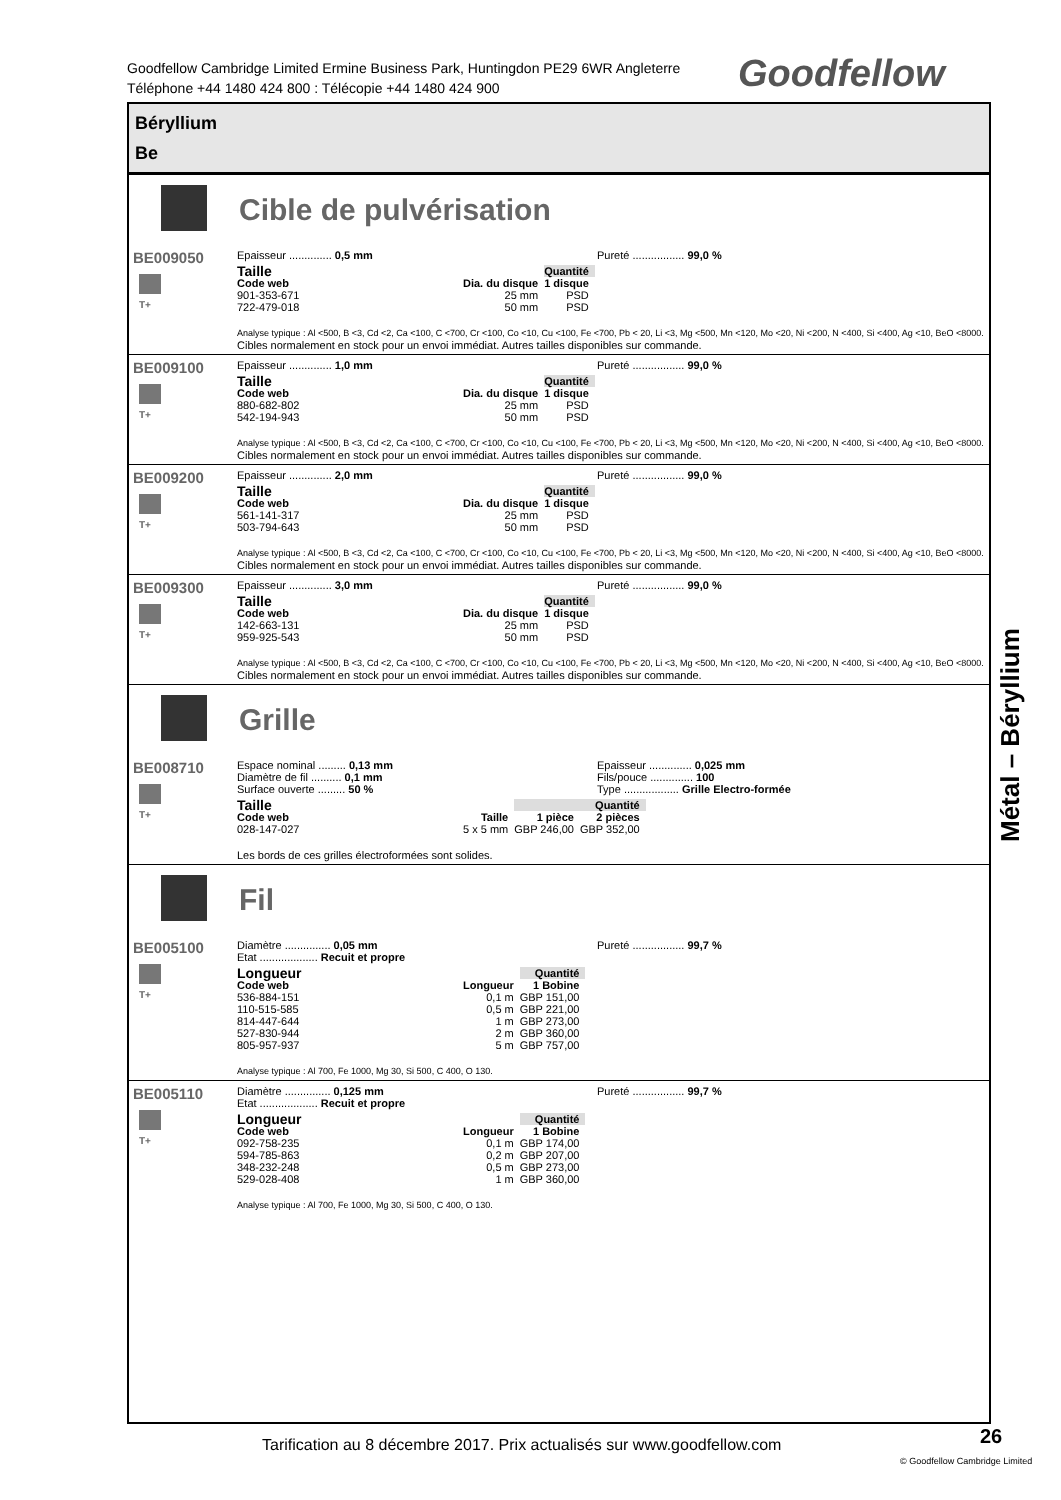Goodfellow Cambridge Limited Ermine Business Park, Huntingdon PE29 6WR Angleterre
Téléphone +44 1480 424 800 : Télécopie +44 1480 424 900
Goodfellow
Béryllium
Be
Cible de pulvérisation
BE009050
T+
Epaisseur .............. 0,5 mm Pureté ................. 99,0 %
| Taille | | Quantité |
| --- | --- | --- |
| Code web | Dia. du disque | 1 disque |
| 901-353-671 | 25 mm | PSD |
| 722-479-018 | 50 mm | PSD |
Analyse typique : Al <500, B <3, Cd <2, Ca <100, C <700, Cr <100, Co <10, Cu <100, Fe <700, Pb < 20, Li <3, Mg <500, Mn <120, Mo <20, Ni <200, N <400, Si <400, Ag <10, BeO <8000.
Cibles normalement en stock pour un envoi immédiat. Autres tailles disponibles sur commande.
BE009100
T+
Epaisseur .............. 1,0 mm Pureté ................. 99,0 %
| Taille | | Quantité |
| --- | --- | --- |
| Code web | Dia. du disque | 1 disque |
| 880-682-802 | 25 mm | PSD |
| 542-194-943 | 50 mm | PSD |
Analyse typique : Al <500, B <3, Cd <2, Ca <100, C <700, Cr <100, Co <10, Cu <100, Fe <700, Pb < 20, Li <3, Mg <500, Mn <120, Mo <20, Ni <200, N <400, Si <400, Ag <10, BeO <8000.
Cibles normalement en stock pour un envoi immédiat. Autres tailles disponibles sur commande.
BE009200
T+
Epaisseur .............. 2,0 mm Pureté ................. 99,0 %
| Taille | | Quantité |
| --- | --- | --- |
| Code web | Dia. du disque | 1 disque |
| 561-141-317 | 25 mm | PSD |
| 503-794-643 | 50 mm | PSD |
Analyse typique : Al <500, B <3, Cd <2, Ca <100, C <700, Cr <100, Co <10, Cu <100, Fe <700, Pb < 20, Li <3, Mg <500, Mn <120, Mo <20, Ni <200, N <400, Si <400, Ag <10, BeO <8000.
Cibles normalement en stock pour un envoi immédiat. Autres tailles disponibles sur commande.
BE009300
T+
Epaisseur .............. 3,0 mm Pureté ................. 99,0 %
| Taille | | Quantité |
| --- | --- | --- |
| Code web | Dia. du disque | 1 disque |
| 142-663-131 | 25 mm | PSD |
| 959-925-543 | 50 mm | PSD |
Analyse typique : Al <500, B <3, Cd <2, Ca <100, C <700, Cr <100, Co <10, Cu <100, Fe <700, Pb < 20, Li <3, Mg <500, Mn <120, Mo <20, Ni <200, N <400, Si <400, Ag <10, BeO <8000.
Cibles normalement en stock pour un envoi immédiat. Autres tailles disponibles sur commande.
Grille
BE008710
T+
Espace nominal ......... 0,13 mm
Diamètre de fil .......... 0,1 mm
Surface ouverte ......... 50 %
Epaisseur .............. 0,025 mm
Fils/pouce .............. 100
Type .................. Grille Electro-formée
| Taille | | Quantité | |
| --- | --- | --- | --- |
| Code web | Taille | 1 pièce | 2 pièces |
| 028-147-027 | 5 x 5 mm | GBP 246,00 | GBP 352,00 |
Les bords de ces grilles électroformées sont solides.
Fil
BE005100
T+
Diamètre ............... 0,05 mm
Etat ................... Recuit et propre
Pureté ................. 99,7 %
| Longueur | | Quantité |
| --- | --- | --- |
| Code web | Longueur | 1 Bobine |
| 536-884-151 | 0,1 m | GBP 151,00 |
| 110-515-585 | 0,5 m | GBP 221,00 |
| 814-447-644 | 1 m | GBP 273,00 |
| 527-830-944 | 2 m | GBP 360,00 |
| 805-957-937 | 5 m | GBP 757,00 |
Analyse typique : Al 700, Fe 1000, Mg 30, Si 500, C 400, O 130.
BE005110
T+
Diamètre ............... 0,125 mm
Etat ................... Recuit et propre
Pureté ................. 99,7 %
| Longueur | | Quantité |
| --- | --- | --- |
| Code web | Longueur | 1 Bobine |
| 092-758-235 | 0,1 m | GBP 174,00 |
| 594-785-863 | 0,2 m | GBP 207,00 |
| 348-232-248 | 0,5 m | GBP 273,00 |
| 529-028-408 | 1 m | GBP 360,00 |
Analyse typique : Al 700, Fe 1000, Mg 30, Si 500, C 400, O 130.
Métal – Béryllium
Tarification au 8 décembre 2017. Prix actualisés sur www.goodfellow.com
26
© Goodfellow Cambridge Limited